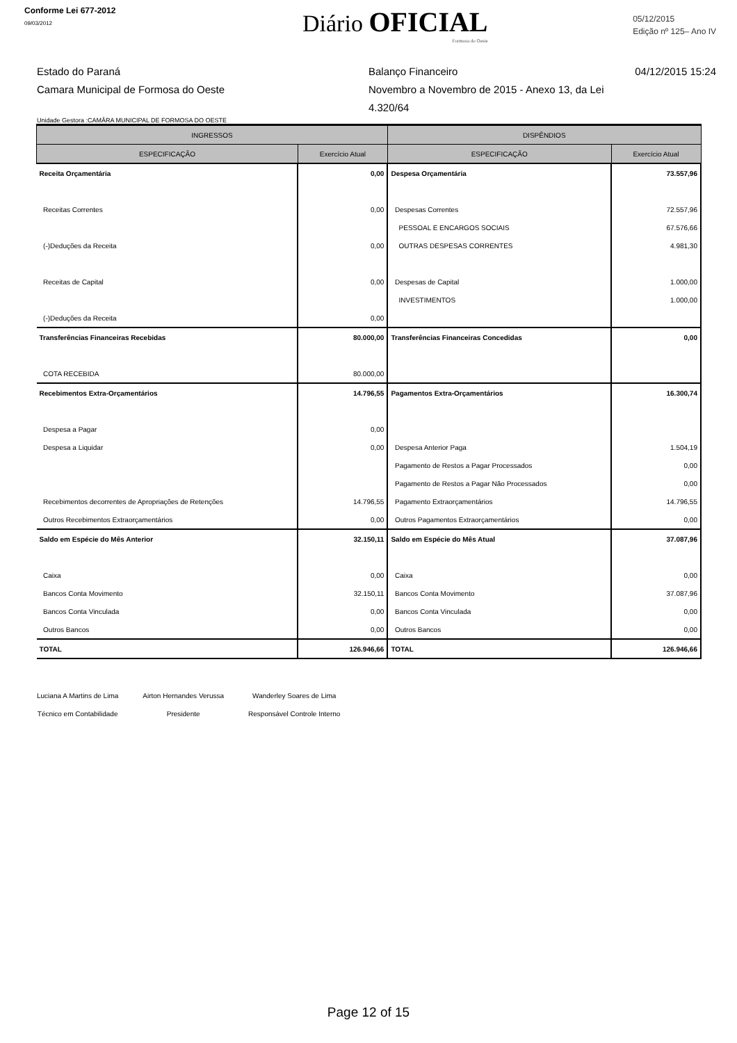Conforme Lei 677-2012
09/03/2012
Diário OFICIAL
Formosa do Oeste
05/12/2015
Edição nº 125– Ano IV
Estado do Paraná
Camara Municipal de Formosa do Oeste
Balanço Financeiro
Novembro a Novembro de 2015 - Anexo 13, da Lei 4.320/64
04/12/2015 15:24
Unidade Gestora :CAMÂRA MUNICIPAL DE FORMOSA DO OESTE
| INGRESSOS | | DISPÊNDIOS | |
| --- | --- | --- | --- |
| ESPECIFICAÇÃO | Exercício Atual | ESPECIFICAÇÃO | Exercício Atual |
| Receita Orçamentária | 0,00 | Despesa Orçamentária | 73.557,96 |
| Receitas Correntes | 0,00 | Despesas Correntes | 72.557,96 |
| | | PESSOAL E ENCARGOS SOCIAIS | 67.576,66 |
| (-)Deduções da Receita | 0,00 | OUTRAS DESPESAS CORRENTES | 4.981,30 |
| Receitas de Capital | 0,00 | Despesas de Capital | 1.000,00 |
| | | INVESTIMENTOS | 1.000,00 |
| (-)Deduções da Receita | 0,00 | | |
| Transferências Financeiras Recebidas | 80.000,00 | Transferências Financeiras Concedidas | 0,00 |
| COTA RECEBIDA | 80.000,00 | | |
| Recebimentos Extra-Orçamentários | 14.796,55 | Pagamentos Extra-Orçamentários | 16.300,74 |
| Despesa a Pagar | 0,00 | | |
| Despesa a Liquidar | 0,00 | Despesa Anterior Paga | 1.504,19 |
| | | Pagamento de Restos a Pagar Processados | 0,00 |
| | | Pagamento de Restos a Pagar Não Processados | 0,00 |
| Recebimentos decorrentes de Apropriações de Retenções | 14.796,55 | Pagamento Extraorçamentários | 14.796,55 |
| Outros Recebimentos Extraorçamentários | 0,00 | Outros Pagamentos Extraorçamentários | 0,00 |
| Saldo em Espécie do Mês Anterior | 32.150,11 | Saldo em Espécie do Mês Atual | 37.087,96 |
| Caixa | 0,00 | Caixa | 0,00 |
| Bancos Conta Movimento | 32.150,11 | Bancos Conta Movimento | 37.087,96 |
| Bancos Conta Vinculada | 0,00 | Bancos Conta Vinculada | 0,00 |
| Outros Bancos | 0,00 | Outros Bancos | 0,00 |
| TOTAL | 126.946,66 | TOTAL | 126.946,66 |
Luciana A Martins de Lima
Técnico em Contabilidade
Airton Hernandes Verussa
Presidente
Wanderley Soares de Lima
Responsável Controle Interno
Page 12 of 15